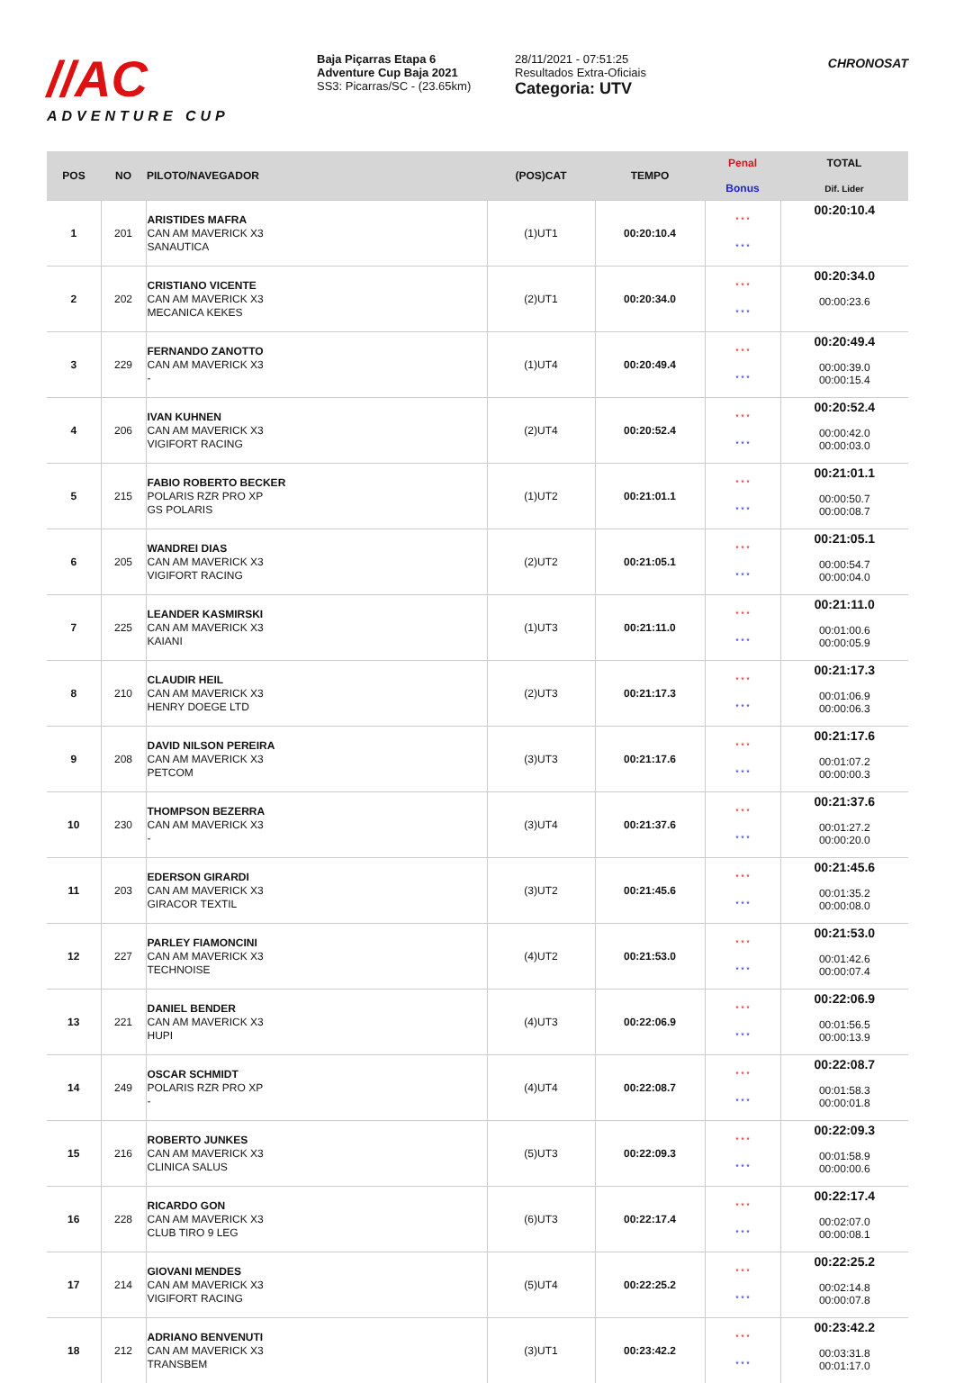//AC
ADVENTURE CUP
Baja Piçarras Etapa 6
Adventure Cup Baja 2021
SS3: Picarras/SC - (23.65km)
28/11/2021 - 07:51:25
Resultados Extra-Oficiais
Categoria: UTV
CHRONOSAT
| POS | NO | PILOTO/NAVEGADOR | (POS)CAT | TEMPO | Penal Bonus | TOTAL Dif. Lider |
| --- | --- | --- | --- | --- | --- | --- |
| 1 | 201 | ARISTIDES MAFRA CAN AM MAVERICK X3 SANAUTICA | (1)UT1 | 00:20:10.4 | * * * * * * | 00:20:10.4 |
| 2 | 202 | CRISTIANO VICENTE CAN AM MAVERICK X3 MECANICA KEKES | (2)UT1 | 00:20:34.0 | * * * * * * | 00:20:34.0 00:00:23.6 |
| 3 | 229 | FERNANDO ZANOTTO CAN AM MAVERICK X3 - | (1)UT4 | 00:20:49.4 | * * * * * * | 00:20:49.4 00:00:39.0 00:00:15.4 |
| 4 | 206 | IVAN KUHNEN CAN AM MAVERICK X3 VIGIFORT RACING | (2)UT4 | 00:20:52.4 | * * * * * * | 00:20:52.4 00:00:42.0 00:00:03.0 |
| 5 | 215 | FABIO ROBERTO BECKER POLARIS RZR PRO XP GS POLARIS | (1)UT2 | 00:21:01.1 | * * * * * * | 00:21:01.1 00:00:50.7 00:00:08.7 |
| 6 | 205 | WANDREI DIAS CAN AM MAVERICK X3 VIGIFORT RACING | (2)UT2 | 00:21:05.1 | * * * * * * | 00:21:05.1 00:00:54.7 00:00:04.0 |
| 7 | 225 | LEANDER KASMIRSKI CAN AM MAVERICK X3 KAIANI | (1)UT3 | 00:21:11.0 | * * * * * * | 00:21:11.0 00:01:00.6 00:00:05.9 |
| 8 | 210 | CLAUDIR HEIL CAN AM MAVERICK X3 HENRY DOEGE LTD | (2)UT3 | 00:21:17.3 | * * * * * * | 00:21:17.3 00:01:06.9 00:00:06.3 |
| 9 | 208 | DAVID NILSON PEREIRA CAN AM MAVERICK X3 PETCOM | (3)UT3 | 00:21:17.6 | * * * * * * | 00:21:17.6 00:01:07.2 00:00:00.3 |
| 10 | 230 | THOMPSON BEZERRA CAN AM MAVERICK X3 - | (3)UT4 | 00:21:37.6 | * * * * * * | 00:21:37.6 00:01:27.2 00:00:20.0 |
| 11 | 203 | EDERSON GIRARDI CAN AM MAVERICK X3 GIRACOR TEXTIL | (3)UT2 | 00:21:45.6 | * * * * * * | 00:21:45.6 00:01:35.2 00:00:08.0 |
| 12 | 227 | PARLEY FIAMONCINI CAN AM MAVERICK X3 TECHNOISE | (4)UT2 | 00:21:53.0 | * * * * * * | 00:21:53.0 00:01:42.6 00:00:07.4 |
| 13 | 221 | DANIEL BENDER CAN AM MAVERICK X3 HUPI | (4)UT3 | 00:22:06.9 | * * * * * * | 00:22:06.9 00:01:56.5 00:00:13.9 |
| 14 | 249 | OSCAR SCHMIDT POLARIS RZR PRO XP - | (4)UT4 | 00:22:08.7 | * * * * * * | 00:22:08.7 00:01:58.3 00:00:01.8 |
| 15 | 216 | ROBERTO JUNKES CAN AM MAVERICK X3 CLINICA SALUS | (5)UT3 | 00:22:09.3 | * * * * * * | 00:22:09.3 00:01:58.9 00:00:00.6 |
| 16 | 228 | RICARDO GON CAN AM MAVERICK X3 CLUB TIRO 9 LEG | (6)UT3 | 00:22:17.4 | * * * * * * | 00:22:17.4 00:02:07.0 00:00:08.1 |
| 17 | 214 | GIOVANI MENDES CAN AM MAVERICK X3 VIGIFORT RACING | (5)UT4 | 00:22:25.2 | * * * * * * | 00:22:25.2 00:02:14.8 00:00:07.8 |
| 18 | 212 | ADRIANO BENVENUTI CAN AM MAVERICK X3 TRANSBEM | (3)UT1 | 00:23:42.2 | * * * * * * | 00:23:42.2 00:03:31.8 00:01:17.0 |